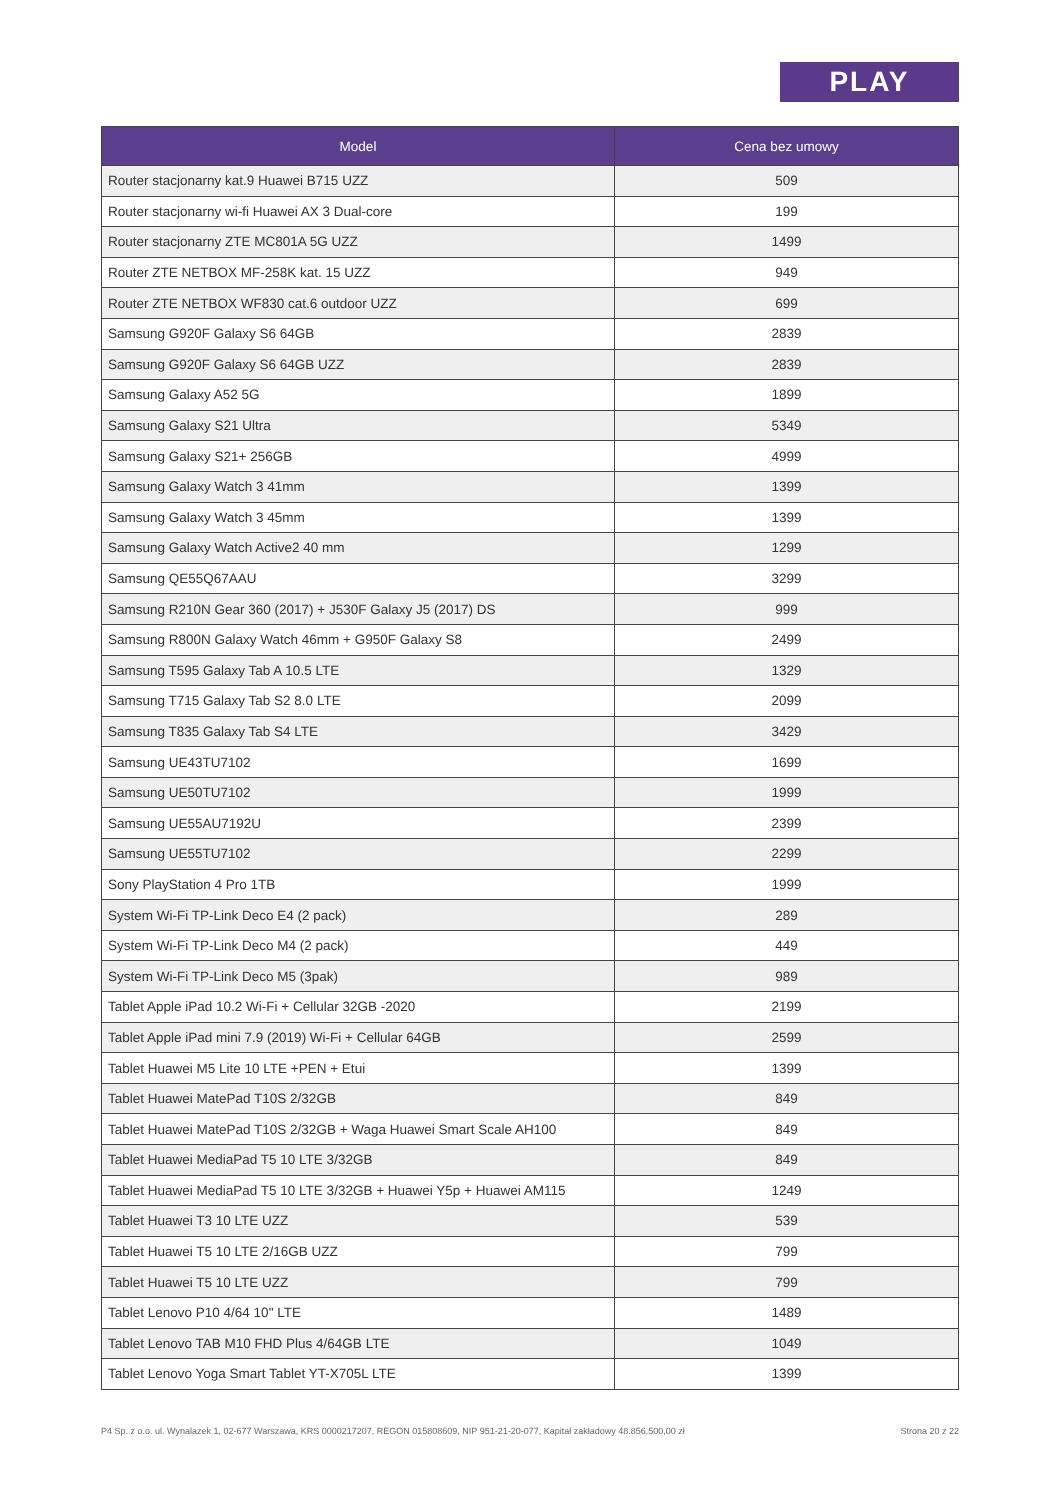PLAY
| Model | Cena bez umowy |
| --- | --- |
| Router stacjonarny kat.9 Huawei B715 UZZ | 509 |
| Router stacjonarny wi-fi Huawei AX 3 Dual-core | 199 |
| Router stacjonarny ZTE MC801A 5G UZZ | 1499 |
| Router ZTE NETBOX MF-258K kat. 15 UZZ | 949 |
| Router ZTE NETBOX WF830 cat.6 outdoor UZZ | 699 |
| Samsung G920F Galaxy S6 64GB | 2839 |
| Samsung G920F Galaxy S6 64GB UZZ | 2839 |
| Samsung Galaxy A52 5G | 1899 |
| Samsung Galaxy S21 Ultra | 5349 |
| Samsung Galaxy S21+ 256GB | 4999 |
| Samsung Galaxy Watch 3 41mm | 1399 |
| Samsung Galaxy Watch 3 45mm | 1399 |
| Samsung Galaxy Watch Active2 40 mm | 1299 |
| Samsung QE55Q67AAU | 3299 |
| Samsung R210N Gear 360 (2017) + J530F Galaxy J5 (2017) DS | 999 |
| Samsung R800N Galaxy Watch 46mm + G950F Galaxy S8 | 2499 |
| Samsung T595 Galaxy Tab A 10.5 LTE | 1329 |
| Samsung T715 Galaxy Tab S2 8.0 LTE | 2099 |
| Samsung T835 Galaxy Tab S4 LTE | 3429 |
| Samsung UE43TU7102 | 1699 |
| Samsung UE50TU7102 | 1999 |
| Samsung UE55AU7192U | 2399 |
| Samsung UE55TU7102 | 2299 |
| Sony PlayStation 4 Pro 1TB | 1999 |
| System Wi-Fi TP-Link Deco E4 (2 pack) | 289 |
| System Wi-Fi TP-Link Deco M4 (2 pack) | 449 |
| System Wi-Fi TP-Link Deco M5 (3pak) | 989 |
| Tablet Apple iPad 10.2 Wi-Fi + Cellular 32GB -2020 | 2199 |
| Tablet Apple iPad mini 7.9 (2019) Wi-Fi + Cellular 64GB | 2599 |
| Tablet Huawei M5 Lite 10 LTE +PEN + Etui | 1399 |
| Tablet Huawei MatePad T10S 2/32GB | 849 |
| Tablet Huawei MatePad T10S 2/32GB + Waga Huawei Smart Scale AH100 | 849 |
| Tablet Huawei MediaPad T5 10 LTE 3/32GB | 849 |
| Tablet Huawei MediaPad T5 10 LTE 3/32GB + Huawei Y5p + Huawei AM115 | 1249 |
| Tablet Huawei T3 10 LTE UZZ | 539 |
| Tablet Huawei T5 10 LTE 2/16GB UZZ | 799 |
| Tablet Huawei T5 10 LTE UZZ | 799 |
| Tablet Lenovo P10 4/64 10" LTE | 1489 |
| Tablet Lenovo TAB M10 FHD Plus 4/64GB LTE | 1049 |
| Tablet Lenovo Yoga Smart Tablet YT-X705L LTE | 1399 |
P4 Sp. z o.o. ul. Wynalazek 1, 02-677 Warszawa, KRS 0000217207, REGON 015808609, NIP 951-21-20-077, Kapitał zakładowy 48.856.500,00 zł Strona 20 z 22